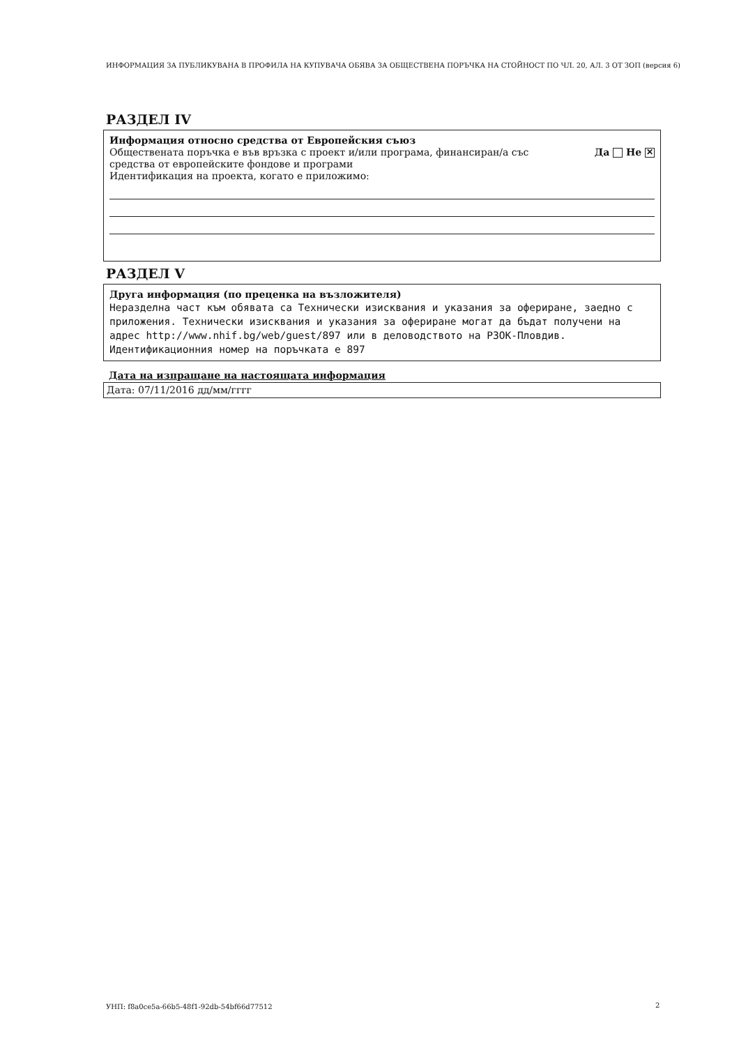ИНФОРМАЦИЯ ЗА ПУБЛИКУВАНА В ПРОФИЛА НА КУПУВАЧА ОБЯВА ЗА ОБЩЕСТВЕНА ПОРЪЧКА НА СТОЙНОСТ ПО ЧЛ. 20, АЛ. 3 ОТ ЗОП (версия 6)
РАЗДЕЛ IV
Информация относно средства от Европейския съюз
Обществената поръчка е във връзка с проект и/или програма, финансиран/а със
средства от европейските фондове и програми Да Не ✕
Идентификация на проекта, когато е приложимо:
РАЗДЕЛ V
Друга информация (по преценка на възложителя)
Неразделна част към обявата са Технически изисквания и указания за офериране, заедно с приложения. Технически изисквания и указания за офериране могат да бъдат получени на адрес http://www.nhif.bg/web/guest/897 или в деловодството на РЗОК-Пловдив. Идентификационния номер на поръчката е 897
Дата на изпращане на настоящата информация
Дата: 07/11/2016 дд/мм/гггг
УНП: f8a0ce5a-66b5-48f1-92db-54bf66d77512
2